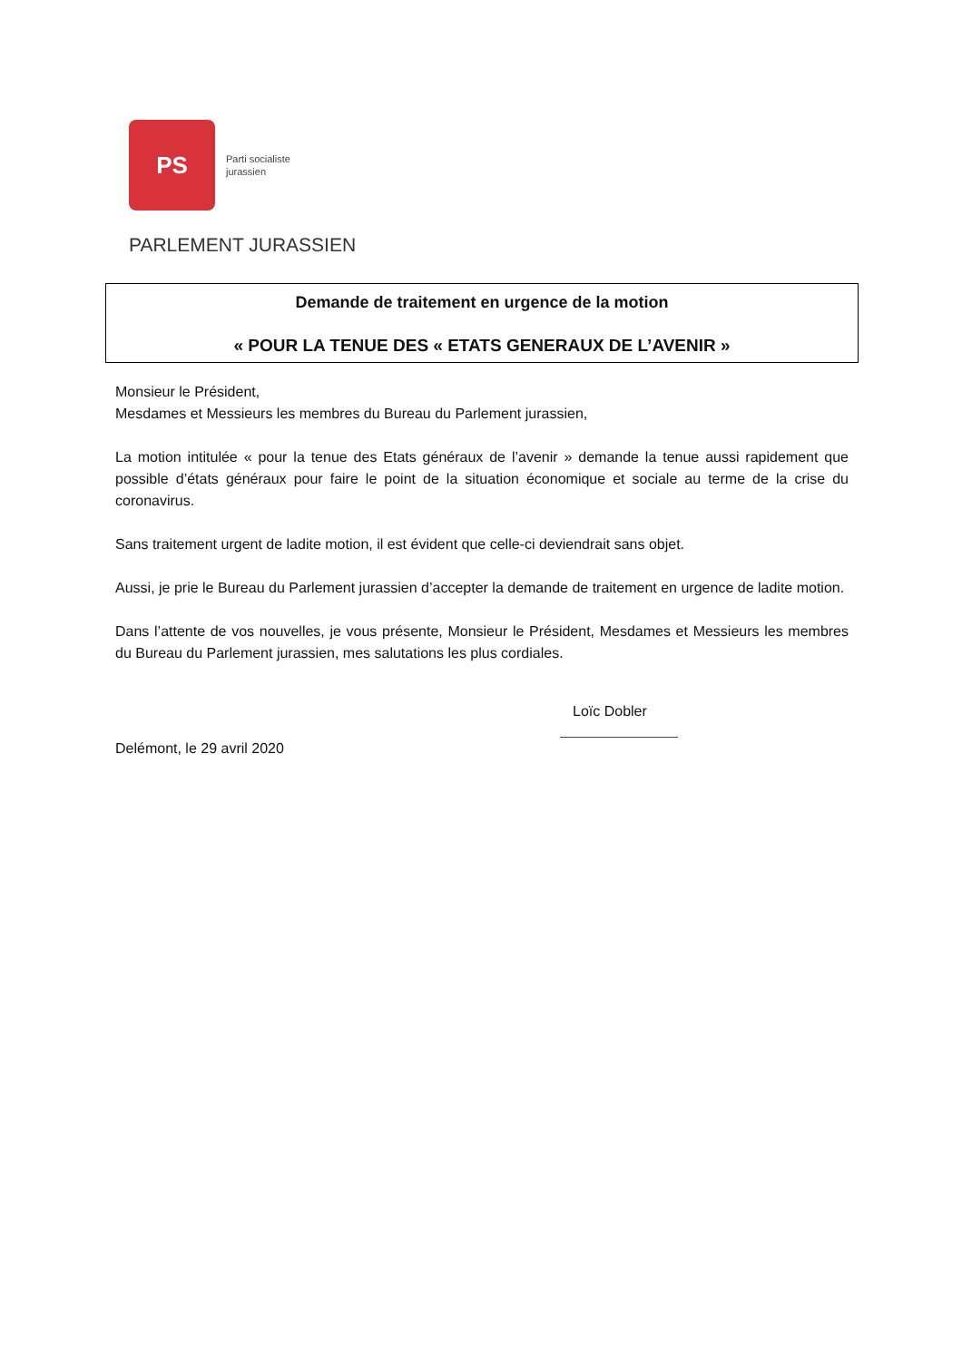PS
Parti socialiste
jurassien
PARLEMENT JURASSIEN
Demande de traitement en urgence de la motion
« POUR LA TENUE DES « ETATS GENERAUX DE L’AVENIR »
Monsieur le Président,
Mesdames et Messieurs les membres du Bureau du Parlement jurassien,
La motion intitulée « pour la tenue des Etats généraux de l’avenir » demande la tenue aussi rapidement que possible d’états généraux pour faire le point de la situation économique et sociale au terme de la crise du coronavirus.
Sans traitement urgent de ladite motion, il est évident que celle-ci deviendrait sans objet.
Aussi, je prie le Bureau du Parlement jurassien d’accepter la demande de traitement en urgence de ladite motion.
Dans l’attente de vos nouvelles, je vous présente, Monsieur le Président, Mesdames et Messieurs les membres du Bureau du Parlement jurassien, mes salutations les plus cordiales.
Loïc Dobler
Delémont, le 29 avril 2020